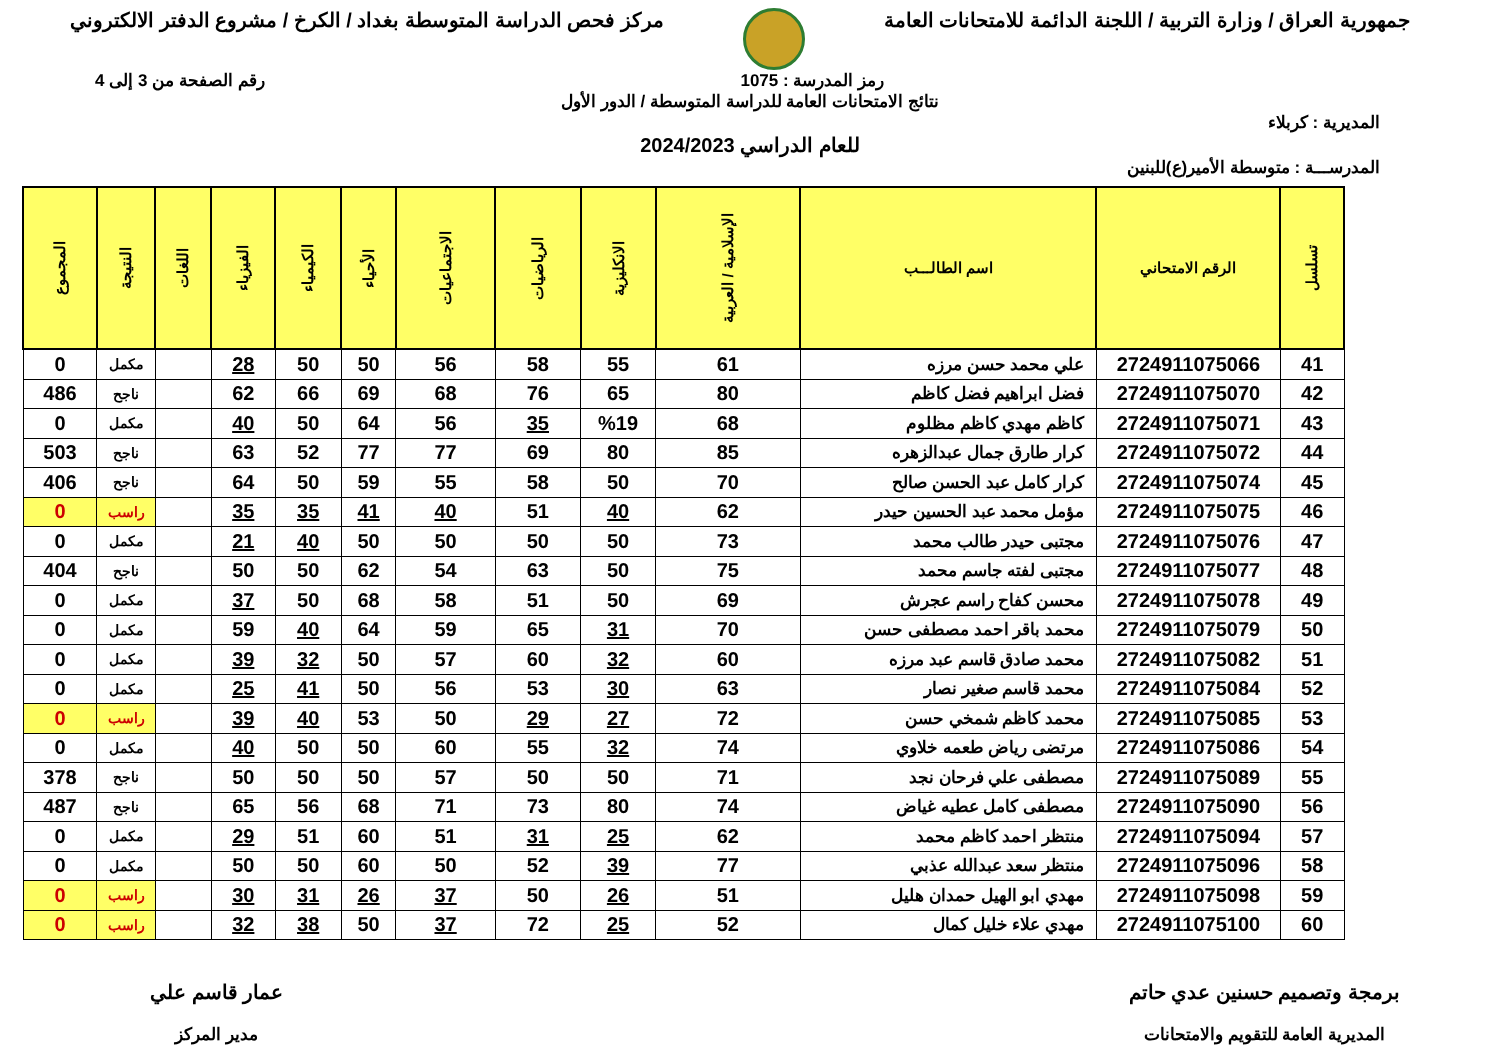جمهورية العراق / وزارة التربية / اللجنة الدائمة للامتحانات العامة
مركز فحص الدراسة المتوسطة بغداد / الكرخ / مشروع الدفتر الالكتروني
رمز المدرسة : 1075 رقم الصفحة من 3 إلى 4
نتائج الامتحانات العامة للدراسة المتوسطة / الدور الأول
المديرية : كربلاء
للعام الدراسي 2024/2023
المدرســـة : متوسطة الأمير(ع)للبنين
| تسلسل | الرقم الامتحاني | اسم الطالـــب | الإسلامية / العربية | الانكليزية | الرياضيات | الاجتماعيات | الأحياء | الكيمياء | الفيزياء | اللغات | النتيجة | المجموع |
| --- | --- | --- | --- | --- | --- | --- | --- | --- | --- | --- | --- | --- |
| 41 | 2724911075066 | علي محمد حسن مرزه | 61 | 55 | 58 | 56 | 50 | 50 | 28 | | مكمل | 0 |
| 42 | 2724911075070 | فضل ابراهيم فضل كاظم | 80 | 65 | 76 | 68 | 69 | 66 | 62 | | ناجح | 486 |
| 43 | 2724911075071 | كاظم مهدي كاظم مظلوم | 68 | %19 | 35 | 56 | 64 | 50 | 40 | | مكمل | 0 |
| 44 | 2724911075072 | كرار طارق جمال عبدالزهره | 85 | 80 | 69 | 77 | 77 | 52 | 63 | | ناجح | 503 |
| 45 | 2724911075074 | كرار كامل عبد الحسن صالح | 70 | 50 | 58 | 55 | 59 | 50 | 64 | | ناجح | 406 |
| 46 | 2724911075075 | مؤمل محمد عبد الحسين حيدر | 62 | 40 | 51 | 40 | 41 | 35 | 35 | | راسب | 0 |
| 47 | 2724911075076 | مجتبى حيدر طالب محمد | 73 | 50 | 50 | 50 | 50 | 40 | 21 | | مكمل | 0 |
| 48 | 2724911075077 | مجتبى لفته جاسم محمد | 75 | 50 | 63 | 54 | 62 | 50 | 50 | | ناجح | 404 |
| 49 | 2724911075078 | محسن كفاح راسم عجرش | 69 | 50 | 51 | 58 | 68 | 50 | 37 | | مكمل | 0 |
| 50 | 2724911075079 | محمد باقر احمد مصطفى حسن | 70 | 31 | 65 | 59 | 64 | 40 | 59 | | مكمل | 0 |
| 51 | 2724911075082 | محمد صادق قاسم عبد مرزه | 60 | 32 | 60 | 57 | 50 | 32 | 39 | | مكمل | 0 |
| 52 | 2724911075084 | محمد قاسم صغير نصار | 63 | 30 | 53 | 56 | 50 | 41 | 25 | | مكمل | 0 |
| 53 | 2724911075085 | محمد كاظم شمخي حسن | 72 | 27 | 29 | 50 | 53 | 40 | 39 | | راسب | 0 |
| 54 | 2724911075086 | مرتضى رياض طعمه خلاوي | 74 | 32 | 55 | 60 | 50 | 50 | 40 | | مكمل | 0 |
| 55 | 2724911075089 | مصطفى علي فرحان نجد | 71 | 50 | 50 | 57 | 50 | 50 | 50 | | ناجح | 378 |
| 56 | 2724911075090 | مصطفى كامل عطيه غياض | 74 | 80 | 73 | 71 | 68 | 56 | 65 | | ناجح | 487 |
| 57 | 2724911075094 | منتظر احمد كاظم محمد | 62 | 25 | 31 | 51 | 60 | 51 | 29 | | مكمل | 0 |
| 58 | 2724911075096 | منتظر سعد عبدالله عذبي | 77 | 39 | 52 | 50 | 60 | 50 | 50 | | مكمل | 0 |
| 59 | 2724911075098 | مهدي ابو الهيل حمدان هليل | 51 | 26 | 50 | 37 | 26 | 31 | 30 | | راسب | 0 |
| 60 | 2724911075100 | مهدي علاء خليل كمال | 52 | 25 | 72 | 37 | 50 | 38 | 32 | | راسب | 0 |
برمجة وتصميم حسنين عدي حاتم
المديرية العامة للتقويم والامتحانات
عمار قاسم علي
مدير المركز